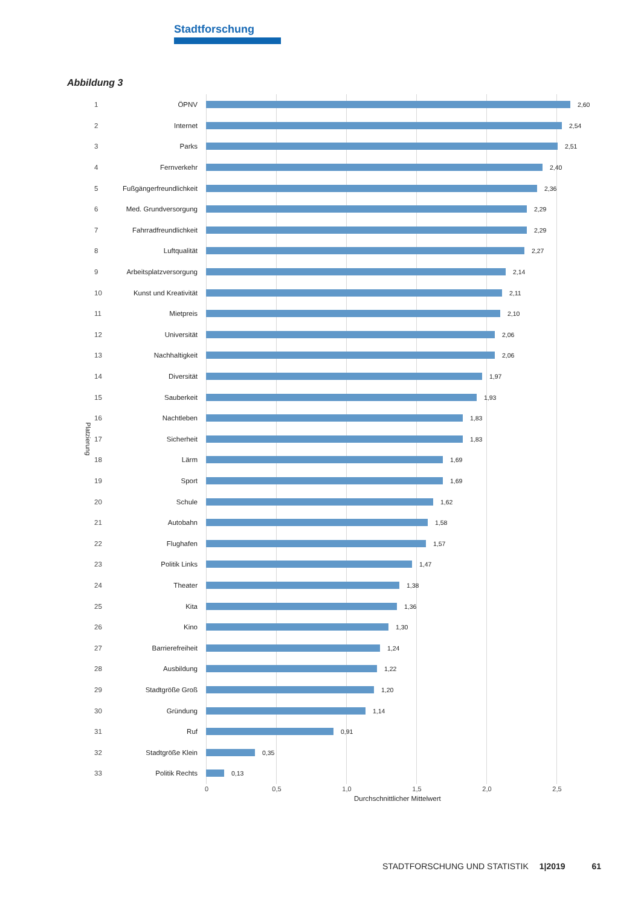Stadtforschung
Abbildung 3
Platzierung
1 ÖPNV 2,60
2 Internet 2,54
3 Parks 2,51
4 Fernverkehr 2,40
5 Fußgängerfreundlichkeit 2,36
6 Med. Grundversorgung 2,29
7 Fahrradfreundlichkeit 2,29
8 Luftqualität 2,27
9 Arbeitsplatzversorgung 2,14
10 Kunst und Kreativität 2,11
11 Mietpreis 2,10
12 Universität 2,06
13 Nachhaltigkeit 2,06
14 Diversität 1,97
15 Sauberkeit 1,93
16 Nachtleben 1,83
17 Sicherheit 1,83
18 Lärm 1,69
19 Sport 1,69
20 Schule 1,62
21 Autobahn 1,58
22 Flughafen 1,57
23 Politik Links 1,47
24 Theater 1,38
25 Kita 1,36
26 Kino 1,30
27 Barrierefreiheit 1,24
28 Ausbildung 1,22
29 Stadtgröße Groß 1,20
30 Gründung 1,14
31 Ruf 0,91
32 Stadtgröße Klein 0,35
33 Politik Rechts 0,13
0 0,5 1,0 1,5 2,0 2,5
Durchschnittlicher Mittelwert
STADTFORSCHUNG UND STATISTIK 1|2019 61